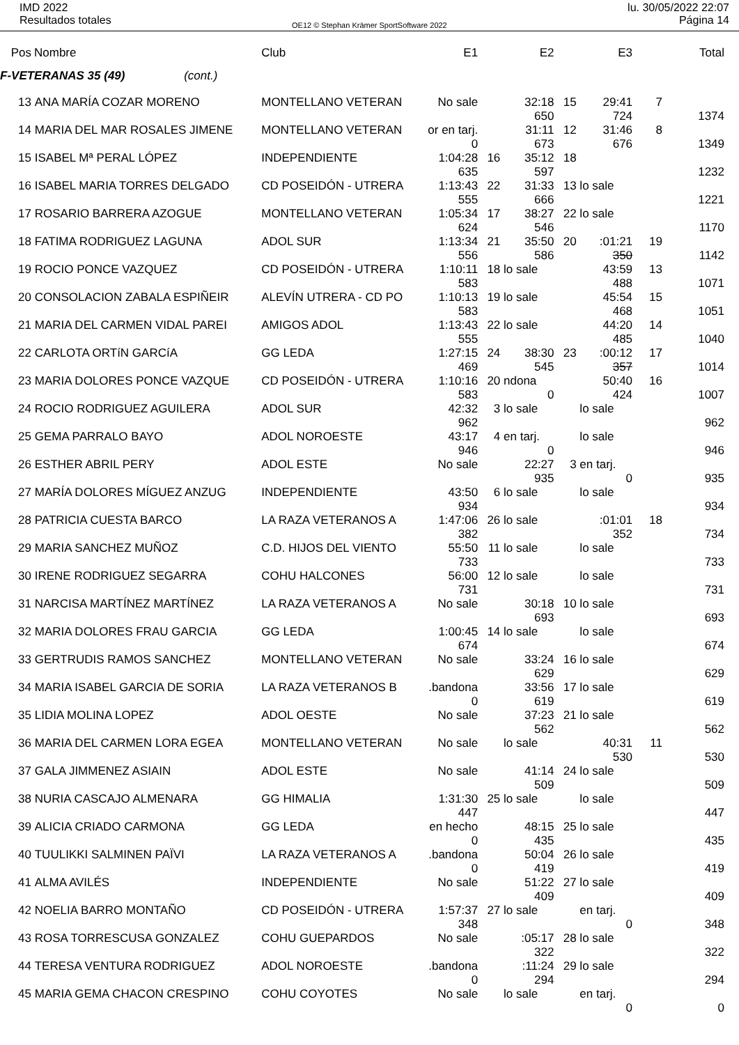IMD 2022
Resultados totales
OE12 © Stephan Krämer SportSoftware 2022
lu. 30/05/2022 22:07
Página 14
| Pos | Nombre | Club | E1 | | E2 | | E3 | | Total |
| --- | --- | --- | --- | --- | --- | --- | --- | --- | --- |
| F-VETERANAS 35 (49) (cont.) | | | | | | | | | |
| 13 | ANA MARÍA COZAR MORENO | MONTELLANO VETERAN | No sale | | 32:18 | 15 | 29:41 | 7 | |
| | | | | | 650 | | 724 | | 1374 |
| 14 | MARIA DEL MAR ROSALES JIMENE | MONTELLANO VETERAN | or en tarj. | | 31:11 | 12 | 31:46 | 8 | |
| | | | 0 | | 673 | | 676 | | 1349 |
| 15 | ISABEL Mª PERAL LÓPEZ | INDEPENDIENTE | 1:04:28 | 16 | 35:12 | 18 | | | |
| | | | 635 | | 597 | | | | 1232 |
| 16 | ISABEL MARIA TORRES DELGADO | CD POSEIDÓN - UTRERA | 1:13:43 | 22 | 31:33 | 13 | lo sale | | |
| | | | 555 | | 666 | | | | 1221 |
| 17 | ROSARIO BARRERA AZOGUE | MONTELLANO VETERAN | 1:05:34 | 17 | 38:27 | 22 | lo sale | | |
| | | | 624 | | 546 | | | | 1170 |
| 18 | FATIMA RODRIGUEZ LAGUNA | ADOL SUR | 1:13:34 | 21 | 35:50 | 20 | :01:21 | 19 | |
| | | | 556 | | 586 | | 350 | | 1142 |
| 19 | ROCIO PONCE VAZQUEZ | CD POSEIDÓN - UTRERA | 1:10:11 | 18 | lo sale | | 43:59 | 13 | |
| | | | 583 | | | | 488 | | 1071 |
| 20 | CONSOLACION ZABALA ESPIÑEIR | ALEVÍN UTRERA - CD PO | 1:10:13 | 19 | lo sale | | 45:54 | 15 | |
| | | | 583 | | | | 468 | | 1051 |
| 21 | MARIA DEL CARMEN VIDAL PAREI | AMIGOS ADOL | 1:13:43 | 22 | lo sale | | 44:20 | 14 | |
| | | | 555 | | | | 485 | | 1040 |
| 22 | CARLOTA ORTíN GARCíA | GG LEDA | 1:27:15 | 24 | 38:30 | 23 | :00:12 | 17 | |
| | | | 469 | | 545 | | 357 | | 1014 |
| 23 | MARIA DOLORES PONCE VAZQUE | CD POSEIDÓN - UTRERA | 1:10:16 | 20 | ndona | | 50:40 | 16 | |
| | | | 583 | | 0 | | 424 | | 1007 |
| 24 | ROCIO RODRIGUEZ AGUILERA | ADOL SUR | 42:32 | 3 | lo sale | | lo sale | | |
| | | | 962 | | | | | | 962 |
| 25 | GEMA PARRALO BAYO | ADOL NOROESTE | 43:17 | 4 | en tarj. | | lo sale | | |
| | | | 946 | | 0 | | | | 946 |
| 26 | ESTHER ABRIL PERY | ADOL ESTE | No sale | | 22:27 | 3 | en tarj. | | |
| | | | | | 935 | | 0 | | 935 |
| 27 | MARÍA DOLORES MÍGUEZ ANZUG | INDEPENDIENTE | 43:50 | 6 | lo sale | | lo sale | | |
| | | | 934 | | | | | | 934 |
| 28 | PATRICIA CUESTA BARCO | LA RAZA VETERANOS A | 1:47:06 | 26 | lo sale | | :01:01 | 18 | |
| | | | 382 | | | | 352 | | 734 |
| 29 | MARIA SANCHEZ MUÑOZ | C.D. HIJOS DEL VIENTO | 55:50 | 11 | lo sale | | lo sale | | |
| | | | 733 | | | | | | 733 |
| 30 | IRENE RODRIGUEZ SEGARRA | COHU HALCONES | 56:00 | 12 | lo sale | | lo sale | | |
| | | | 731 | | | | | | 731 |
| 31 | NARCISA MARTÍNEZ MARTÍNEZ | LA RAZA VETERANOS A | No sale | | 30:18 | 10 | lo sale | | |
| | | | | | 693 | | | | 693 |
| 32 | MARIA DOLORES FRAU GARCIA | GG LEDA | 1:00:45 | 14 | lo sale | | lo sale | | |
| | | | 674 | | | | | | 674 |
| 33 | GERTRUDIS RAMOS SANCHEZ | MONTELLANO VETERAN | No sale | | 33:24 | 16 | lo sale | | |
| | | | | | 629 | | | | 629 |
| 34 | MARIA ISABEL GARCIA DE SORIA | LA RAZA VETERANOS B | .bandona | | 33:56 | 17 | lo sale | | |
| | | | 0 | | 619 | | | | 619 |
| 35 | LIDIA MOLINA LOPEZ | ADOL OESTE | No sale | | 37:23 | 21 | lo sale | | |
| | | | | | 562 | | | | 562 |
| 36 | MARIA DEL CARMEN LORA EGEA | MONTELLANO VETERAN | No sale | | lo sale | | 40:31 | 11 | |
| | | | | | | | 530 | | 530 |
| 37 | GALA JIMMENEZ ASIAIN | ADOL ESTE | No sale | | 41:14 | 24 | lo sale | | |
| | | | | | 509 | | | | 509 |
| 38 | NURIA CASCAJO ALMENARA | GG HIMALIA | 1:31:30 | 25 | lo sale | | lo sale | | |
| | | | 447 | | | | | | 447 |
| 39 | ALICIA CRIADO CARMONA | GG LEDA | en hecho | | 48:15 | 25 | lo sale | | |
| | | | 0 | | 435 | | | | 435 |
| 40 | TUULIKKI SALMINEN PAÏVI | LA RAZA VETERANOS A | .bandona | | 50:04 | 26 | lo sale | | |
| | | | 0 | | 419 | | | | 419 |
| 41 | ALMA AVILÉS | INDEPENDIENTE | No sale | | 51:22 | 27 | lo sale | | |
| | | | | | 409 | | | | 409 |
| 42 | NOELIA BARRO MONTAÑO | CD POSEIDÓN - UTRERA | 1:57:37 | 27 | lo sale | | en tarj. | | |
| | | | 348 | | | | 0 | | 348 |
| 43 | ROSA TORRESCUSA GONZALEZ | COHU GUEPARDOS | No sale | | :05:17 | 28 | lo sale | | |
| | | | | | 322 | | | | 322 |
| 44 | TERESA VENTURA RODRIGUEZ | ADOL NOROESTE | .bandona | | :11:24 | 29 | lo sale | | |
| | | | 0 | | 294 | | | | 294 |
| 45 | MARIA GEMA CHACON CRESPINO | COHU COYOTES | No sale | | lo sale | | en tarj. | | |
| | | | | | | | 0 | | 0 |